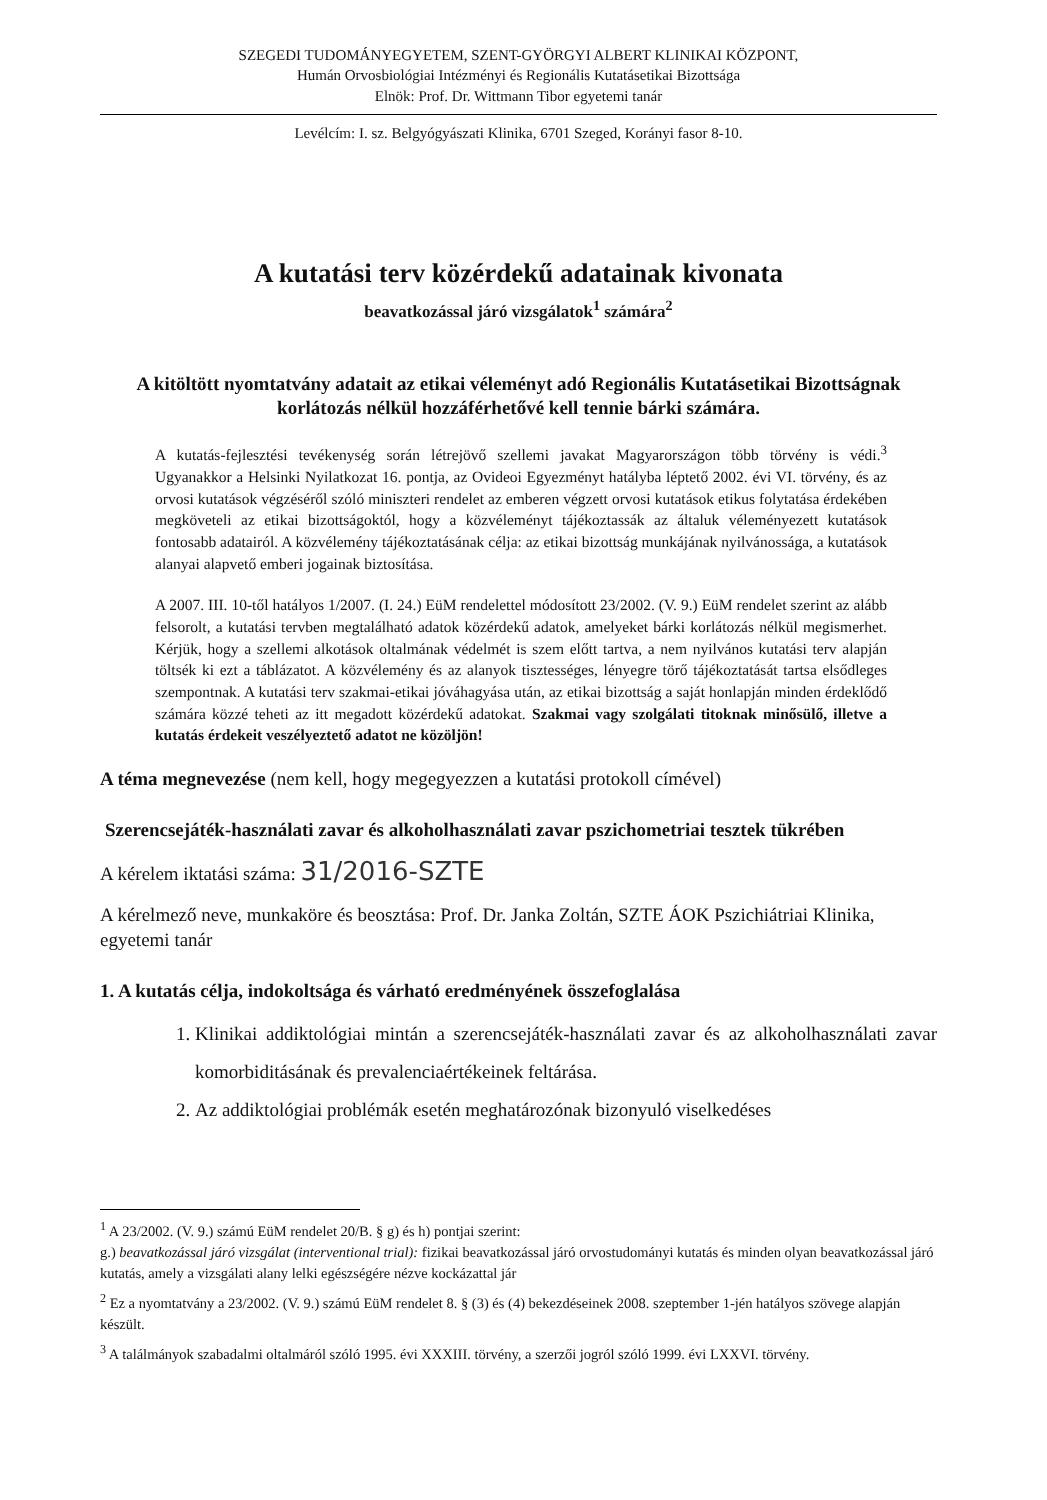SZEGEDI TUDOMÁNYEGYETEM, SZENT-GYÖRGYI ALBERT KLINIKAI KÖZPONT,
Humán Orvosbiológiai Intézményi és Regionális Kutatásetikai Bizottsága
Elnök: Prof. Dr. Wittmann Tibor egyetemi tanár
Levélcím: I. sz. Belgyógyászati Klinika, 6701 Szeged, Korányi fasor 8-10.
A kutatási terv közérdekű adatainak kivonata
beavatkozással járó vizsgálatok<sup>1</sup> számára<sup>2</sup>
A kitöltött nyomtatvány adatait az etikai véleményt adó Regionális Kutatásetikai Bizottságnak korlátozás nélkül hozzáférhetővé kell tennie bárki számára.
A kutatás-fejlesztési tevékenység során létrejövő szellemi javakat Magyarországon több törvény is védi.<sup>3</sup> Ugyanakkor a Helsinki Nyilatkozat 16. pontja, az Ovideoi Egyezményt hatályba léptető 2002. évi VI. törvény, és az orvosi kutatások végzéséről szóló miniszteri rendelet az emberen végzett orvosi kutatások etikus folytatása érdekében megköveteli az etikai bizottságoktól, hogy a közvéleményt tájékoztassák az általuk véleményezett kutatások fontosabb adatairól. A közvélemény tájékoztatásának célja: az etikai bizottság munkájának nyilvánossága, a kutatások alanyai alapvető emberi jogainak biztosítása.
A 2007. III. 10-től hatályos 1/2007. (I. 24.) EüM rendelettel módosított 23/2002. (V. 9.) EüM rendelet szerint az alább felsorolt, a kutatási tervben megtalálható adatok közérdekű adatok, amelyeket bárki korlátozás nélkül megismerhet. Kérjük, hogy a szellemi alkotások oltalmának védelmét is szem előtt tartva, a nem nyilvános kutatási terv alapján töltsék ki ezt a táblázatot. A közvélemény és az alanyok tisztességes, lényegre törő tájékoztatását tartsa elsődleges szempontnak. A kutatási terv szakmai-etikai jóváhagyása után, az etikai bizottság a saját honlapján minden érdeklődő számára közzé teheti az itt megadott közérdekű adatokat. Szakmai vagy szolgálati titoknak minősülő, illetve a kutatás érdekeit veszélyeztető adatot ne közöljön!
A téma megnevezése (nem kell, hogy megegyezzen a kutatási protokoll címével)
Szerencsejáték-használati zavar és alkoholhasználati zavar pszichometriai tesztek tükrében
A kérelem iktatási száma: 31/2016-SZTE
A kérelmező neve, munkaköre és beosztása: Prof. Dr. Janka Zoltán, SZTE ÁOK Pszichiátriai Klinika, egyetemi tanár
1. A kutatás célja, indokoltsága és várható eredményének összefoglalása
1. Klinikai addiktológiai mintán a szerencsejáték-használati zavar és az alkoholhasználati zavar komorbiditásának és prevalenciaértékeinek feltárása.
2. Az addiktológiai problémák esetén meghatározónak bizonyuló viselkedéses
<sup>1</sup> A 23/2002. (V. 9.) számú EüM rendelet 20/B. § g) és h) pontjai szerint:
g.) beavatkozással járó vizsgálat (interventional trial): fizikai beavatkozással járó orvostudományi kutatás és minden olyan beavatkozással járó kutatás, amely a vizsgálati alany lelki egészségére nézve kockázattal jár
<sup>2</sup> Ez a nyomtatvány a 23/2002. (V. 9.) számú EüM rendelet 8. § (3) és (4) bekezdéseinek 2008. szeptember 1-jén hatályos szövege alapján készült.
<sup>3</sup> A találmányok szabadalmi oltalmáról szóló 1995. évi XXXIII. törvény, a szerzői jogról szóló 1999. évi LXXVI. törvény.